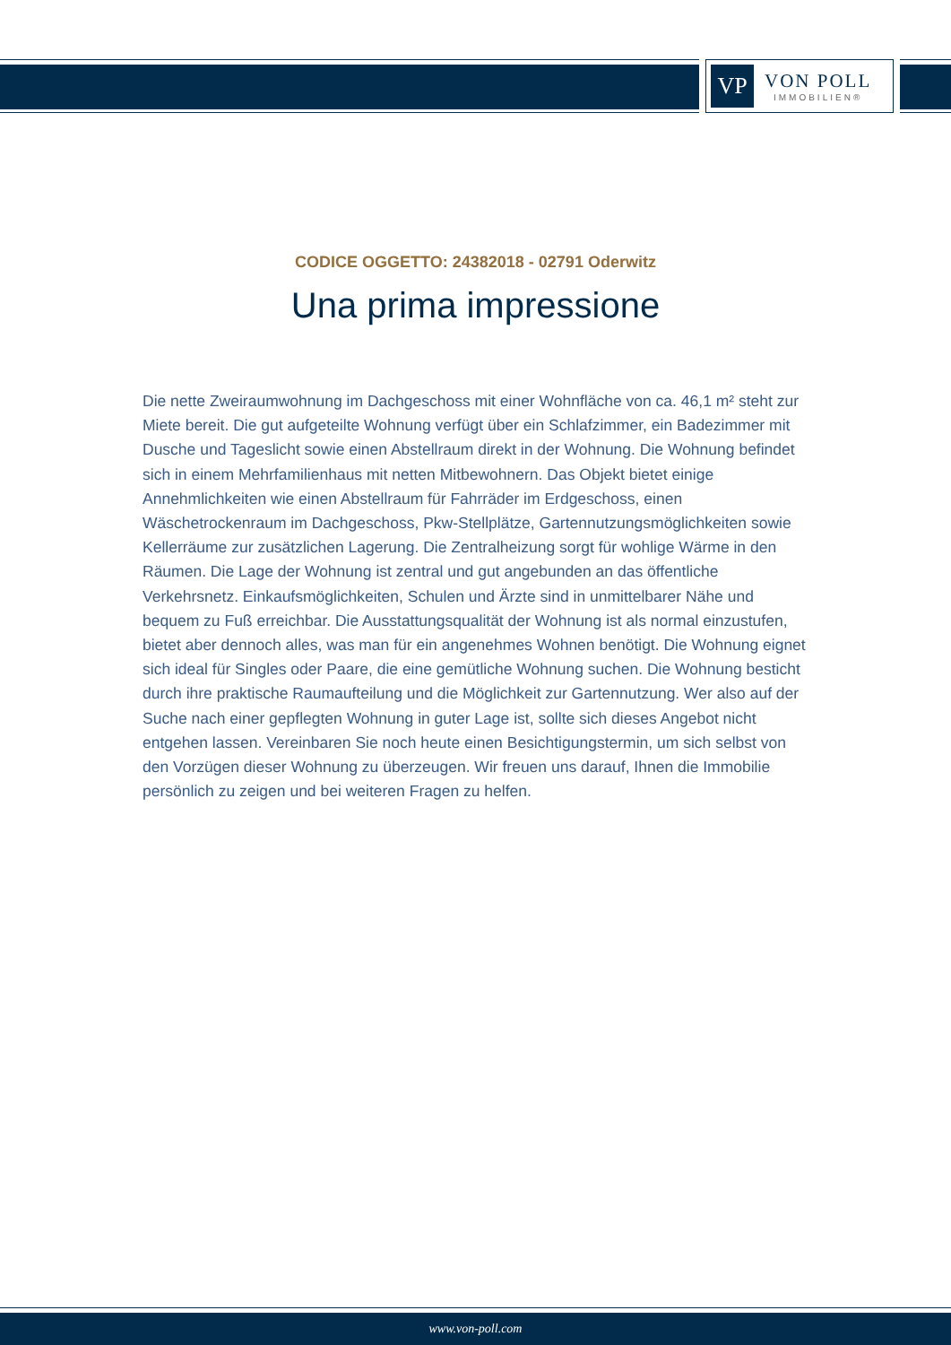VP
VON POLL
IMMOBILIEN®
CODICE OGGETTO: 24382018 - 02791 Oderwitz
Una prima impressione
Die nette Zweiraumwohnung im Dachgeschoss mit einer Wohnfläche von ca. 46,1 m² steht zur Miete bereit. Die gut aufgeteilte Wohnung verfügt über ein Schlafzimmer, ein Badezimmer mit Dusche und Tageslicht sowie einen Abstellraum direkt in der Wohnung. Die Wohnung befindet sich in einem Mehrfamilienhaus mit netten Mitbewohnern. Das Objekt bietet einige Annehmlichkeiten wie einen Abstellraum für Fahrräder im Erdgeschoss, einen Wäschetrockenraum im Dachgeschoss, Pkw-Stellplätze, Gartennutzungsmöglichkeiten sowie Kellerräume zur zusätzlichen Lagerung. Die Zentralheizung sorgt für wohlige Wärme in den Räumen. Die Lage der Wohnung ist zentral und gut angebunden an das öffentliche Verkehrsnetz. Einkaufsmöglichkeiten, Schulen und Ärzte sind in unmittelbarer Nähe und bequem zu Fuß erreichbar. Die Ausstattungsqualität der Wohnung ist als normal einzustufen, bietet aber dennoch alles, was man für ein angenehmes Wohnen benötigt. Die Wohnung eignet sich ideal für Singles oder Paare, die eine gemütliche Wohnung suchen. Die Wohnung besticht durch ihre praktische Raumaufteilung und die Möglichkeit zur Gartennutzung. Wer also auf der Suche nach einer gepflegten Wohnung in guter Lage ist, sollte sich dieses Angebot nicht entgehen lassen. Vereinbaren Sie noch heute einen Besichtigungstermin, um sich selbst von den Vorzügen dieser Wohnung zu überzeugen. Wir freuen uns darauf, Ihnen die Immobilie persönlich zu zeigen und bei weiteren Fragen zu helfen.
www.von-poll.com